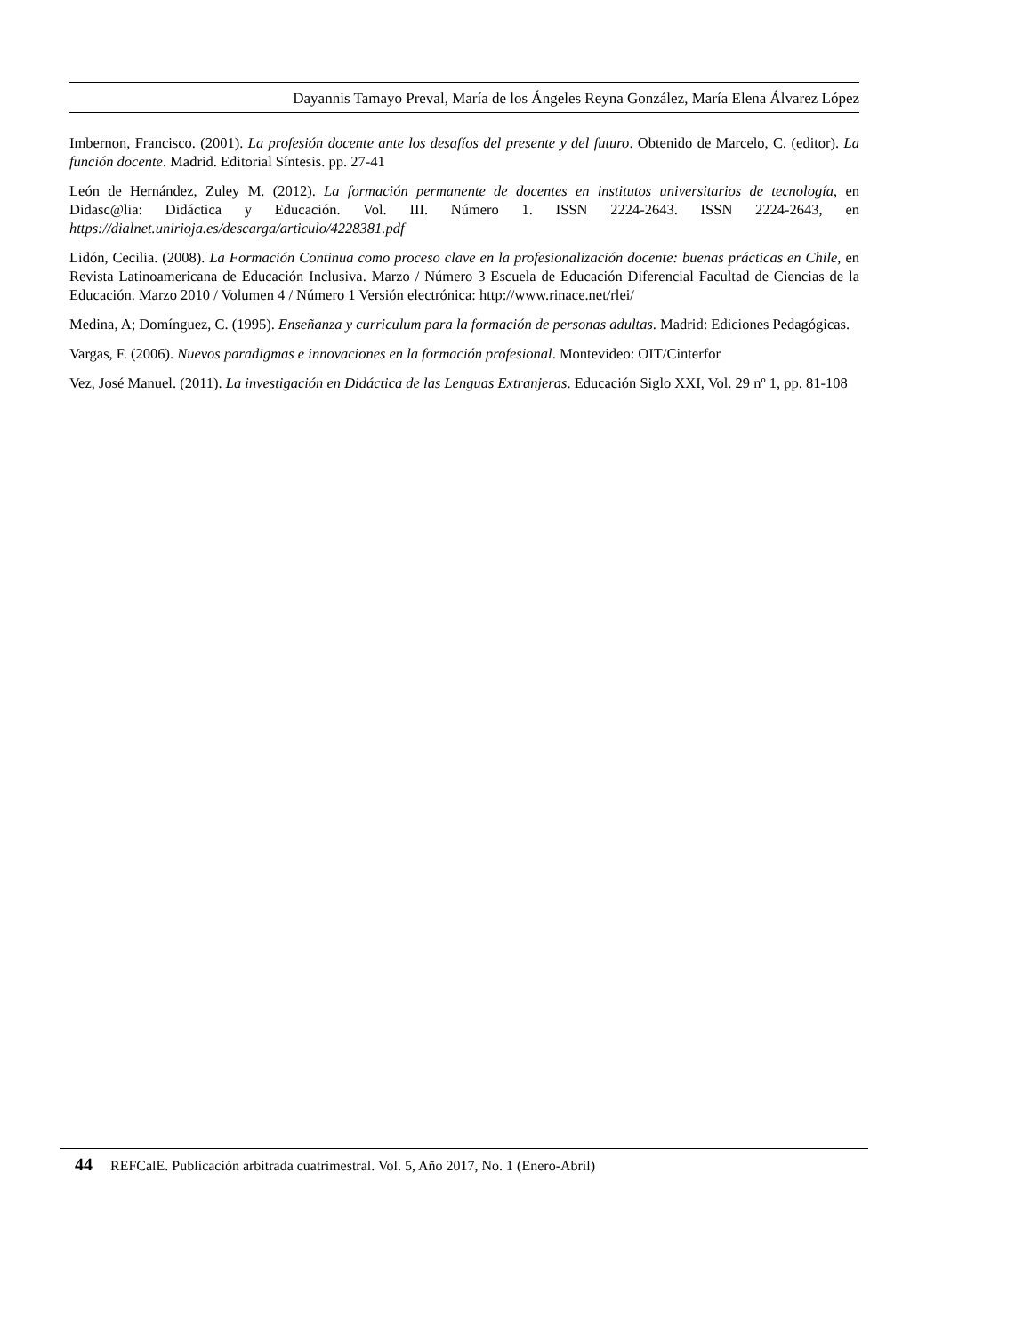Dayannis Tamayo Preval, María de los Ángeles Reyna González, María Elena Álvarez López
Imbernon, Francisco. (2001). La profesión docente ante los desafíos del presente y del futuro. Obtenido de Marcelo, C. (editor). La función docente. Madrid. Editorial Síntesis. pp. 27-41
León de Hernández, Zuley M. (2012). La formación permanente de docentes en institutos universitarios de tecnología, en Didasc@lia: Didáctica y Educación. Vol. III. Número 1. ISSN 2224-2643. ISSN 2224-2643, en https://dialnet.unirioja.es/descarga/articulo/4228381.pdf
Lidón, Cecilia. (2008). La Formación Continua como proceso clave en la profesionalización docente: buenas prácticas en Chile, en Revista Latinoamericana de Educación Inclusiva. Marzo / Número 3 Escuela de Educación Diferencial Facultad de Ciencias de la Educación. Marzo 2010 / Volumen 4 / Número 1 Versión electrónica: http://www.rinace.net/rlei/
Medina, A; Domínguez, C. (1995). Enseñanza y curriculum para la formación de personas adultas. Madrid: Ediciones Pedagógicas.
Vargas, F. (2006). Nuevos paradigmas e innovaciones en la formación profesional. Montevideo: OIT/Cinterfor
Vez, José Manuel. (2011). La investigación en Didáctica de las Lenguas Extranjeras. Educación Siglo XXI, Vol. 29 nº 1, pp. 81-108
44 REFCalE. Publicación arbitrada cuatrimestral. Vol. 5, Año 2017, No. 1 (Enero-Abril)